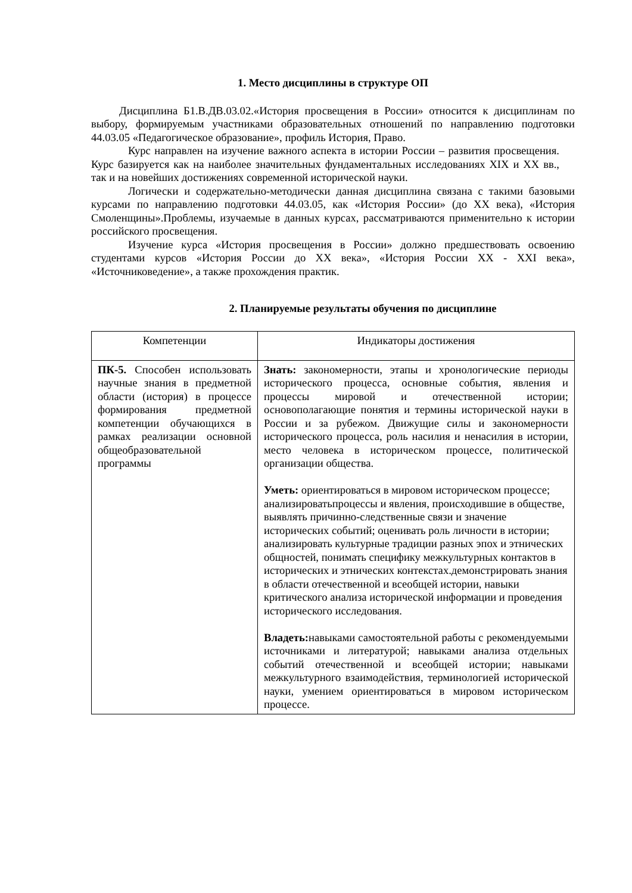1. Место дисциплины в структуре ОП
Дисциплина Б1.В.ДВ.03.02.«История просвещения в России» относится к дисциплинам по выбору, формируемым участниками образовательных отношений по направлению подготовки 44.03.05 «Педагогическое образование», профиль История, Право.
Курс направлен на изучение важного аспекта в истории России – развития просвещения. Курс базируется как на наиболее значительных фундаментальных исследованиях XIX и XX вв., так и на новейших достижениях современной исторической науки.
Логически и содержательно-методически данная дисциплина связана с такими базовыми курсами по направлению подготовки 44.03.05, как «История России» (до XX века), «История Смоленщины».Проблемы, изучаемые в данных курсах, рассматриваются применительно к истории российского просвещения.
Изучение курса «История просвещения в России» должно предшествовать освоению студентами курсов «История России до XX века», «История России XX - XXI века», «Источниковедение», а также прохождения практик.
2. Планируемые результаты обучения по дисциплине
| Компетенции | Индикаторы достижения |
| --- | --- |
| ПК-5. Способен использовать научные знания в предметной области (история) в процессе формирования предметной компетенции обучающихся в рамках реализации основной общеобразовательной программы | Знать: закономерности, этапы и хронологические периоды исторического процесса, основные события, явления и процессы мировой и отечественной истории; основополагающие понятия и термины исторической науки в России и за рубежом. Движущие силы и закономерности исторического процесса, роль насилия и ненасилия в истории, место человека в историческом процессе, политической организации общества. Уметь: ориентироваться в мировом историческом процессе; анализироватьпроцессы и явления, происходившие в обществе, выявлять причинно-следственные связи и значение исторических событий; оценивать роль личности в истории; анализировать культурные традиции разных эпох и этнических общностей, понимать специфику межкультурных контактов в исторических и этнических контекстах.демонстрировать знания в области отечественной и всеобщей истории, навыки критического анализа исторической информации и проведения исторического исследования. Владеть: навыками самостоятельной работы с рекомендуемыми источниками и литературой; навыками анализа отдельных событий отечественной и всеобщей истории; навыками межкультурного взаимодействия, терминологией исторической науки, умением ориентироваться в мировом историческом процессе. |